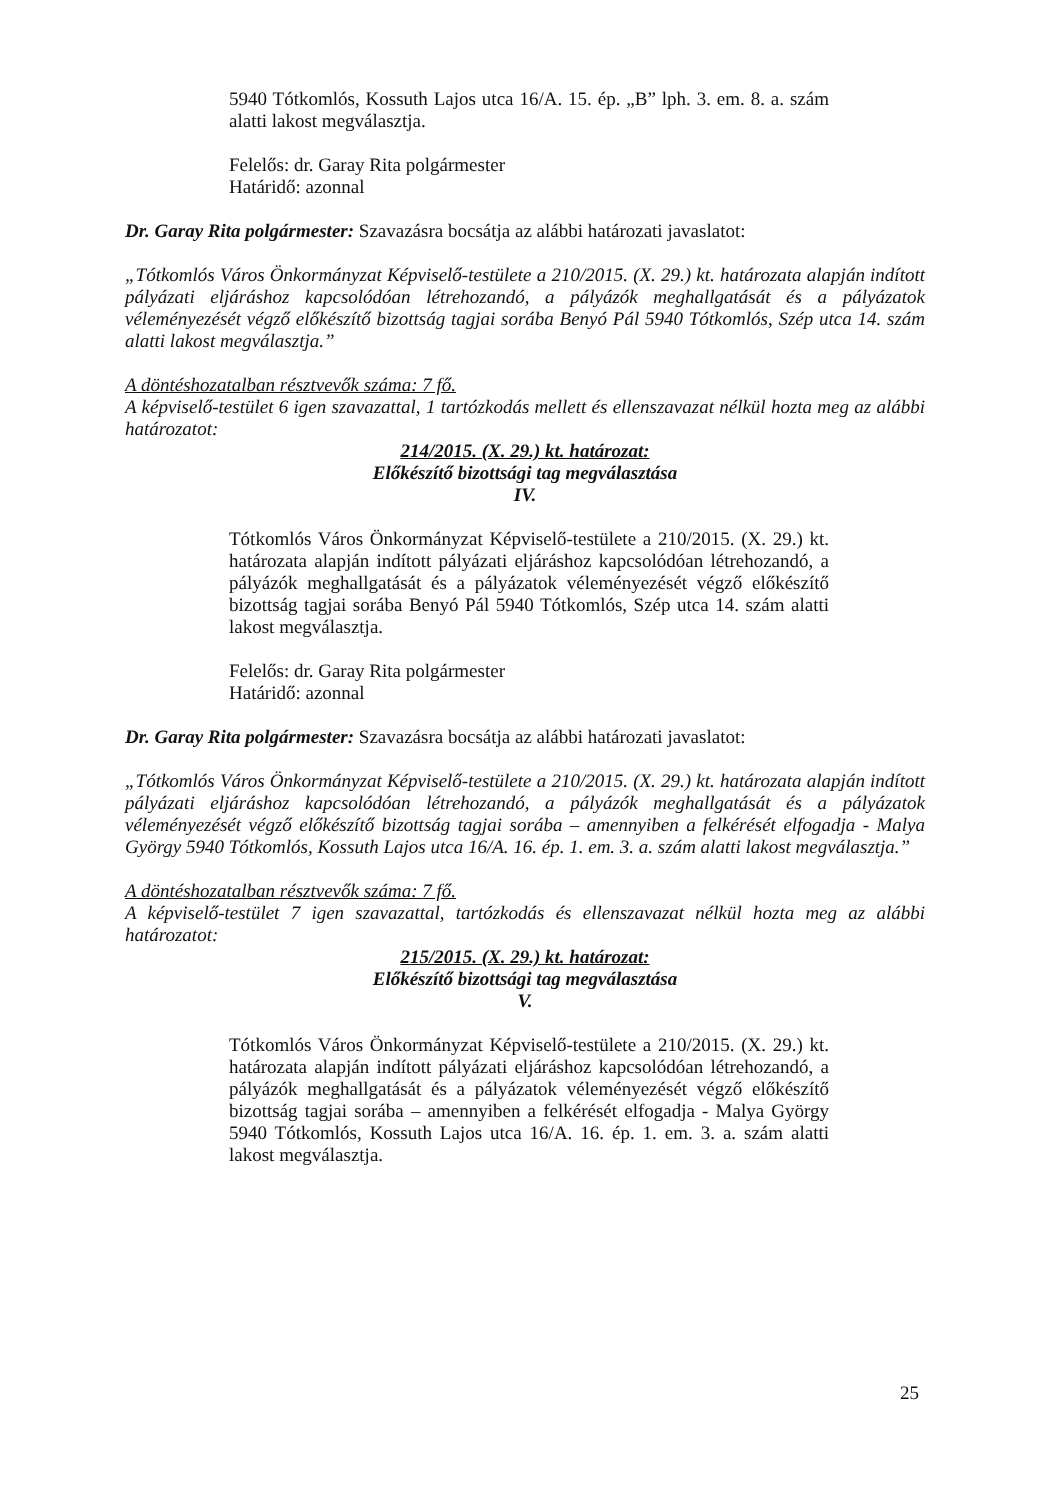5940 Tótkomlós, Kossuth Lajos utca 16/A. 15. ép. „B” lph. 3. em. 8. a. szám alatti lakost megválasztja.
Felelős: dr. Garay Rita polgármester
Határidő: azonnal
Dr. Garay Rita polgármester: Szavazásra bocsátja az alábbi határozati javaslatot:
„Tótkomlós Város Önkormányzat Képviselő-testülete a 210/2015. (X. 29.) kt. határozata alapján indított pályázati eljáráshoz kapcsolódóan létrehozandó, a pályázók meghallgatását és a pályázatok véleményezését végző előkészítő bizottság tagjai sorába Benyó Pál 5940 Tótkomlós, Szép utca 14. szám alatti lakost megválasztja.”
A döntéshozatalban résztvevők száma: 7 fő.
A képviselő-testület 6 igen szavazattal, 1 tartózkodás mellett és ellenszavazat nélkül hozta meg az alábbi határozatot:
214/2015. (X. 29.) kt. határozat:
Előkészítő bizottsági tag megválasztása
IV.
Tótkomlós Város Önkormányzat Képviselő-testülete a 210/2015. (X. 29.) kt. határozata alapján indított pályázati eljáráshoz kapcsolódóan létrehozandó, a pályázók meghallgatását és a pályázatok véleményezését végző előkészítő bizottság tagjai sorába Benyó Pál 5940 Tótkomlós, Szép utca 14. szám alatti lakost megválasztja.
Felelős: dr. Garay Rita polgármester
Határidő: azonnal
Dr. Garay Rita polgármester: Szavazásra bocsátja az alábbi határozati javaslatot:
„Tótkomlós Város Önkormányzat Képviselő-testülete a 210/2015. (X. 29.) kt. határozata alapján indított pályázati eljáráshoz kapcsolódóan létrehozandó, a pályázók meghallgatását és a pályázatok véleményezését végző előkészítő bizottság tagjai sorába – amennyiben a felkérését elfogadja - Malya György 5940 Tótkomlós, Kossuth Lajos utca 16/A. 16. ép. 1. em. 3. a. szám alatti lakost megválasztja.”
A döntéshozatalban résztvevők száma: 7 fő.
A képviselő-testület 7 igen szavazattal, tartózkodás és ellenszavazat nélkül hozta meg az alábbi határozatot:
215/2015. (X. 29.) kt. határozat:
Előkészítő bizottsági tag megválasztása
V.
Tótkomlós Város Önkormányzat Képviselő-testülete a 210/2015. (X. 29.) kt. határozata alapján indított pályázati eljáráshoz kapcsolódóan létrehozandó, a pályázók meghallgatását és a pályázatok véleményezését végző előkészítő bizottság tagjai sorába – amennyiben a felkérését elfogadja - Malya György 5940 Tótkomlós, Kossuth Lajos utca 16/A. 16. ép. 1. em. 3. a. szám alatti lakost megválasztja.
25